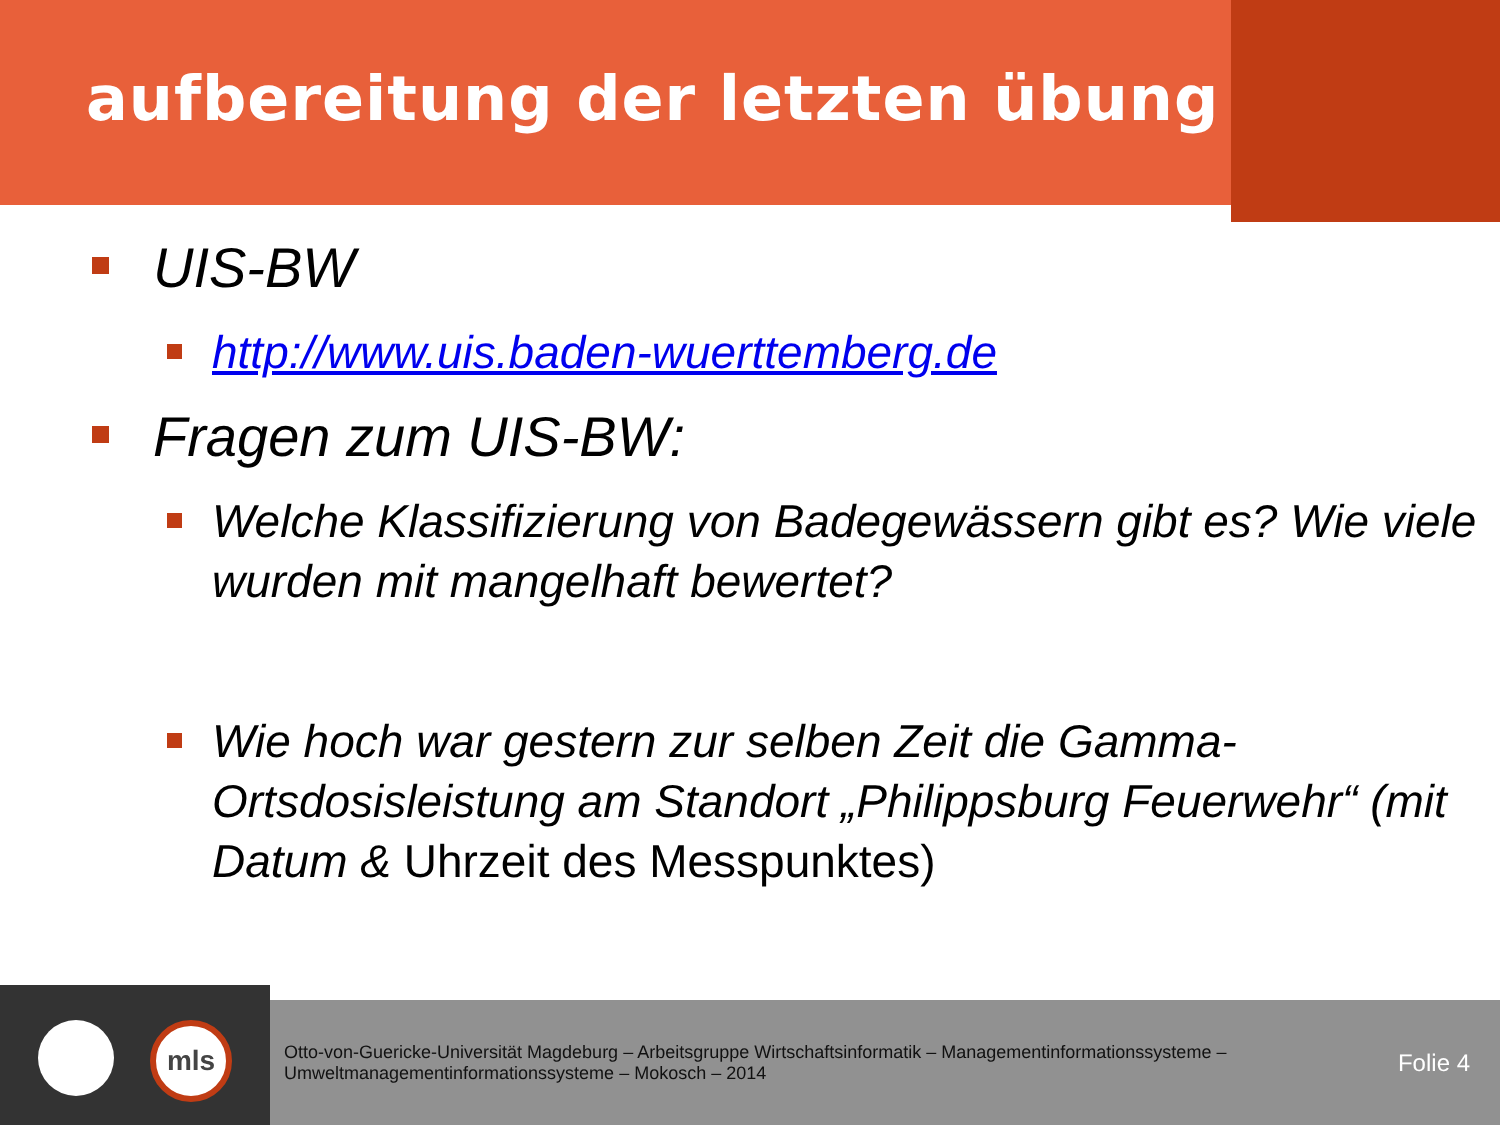aufbereitung der letzten übung
UIS-BW
http://www.uis.baden-wuerttemberg.de
Fragen zum UIS-BW:
Welche Klassifizierung von Badegewässern gibt es? Wie viele wurden mit mangelhaft bewertet?
Wie hoch war gestern zur selben Zeit die Gamma-Ortsdosisleistung am Standort „Philippsburg Feuerwehr“ (mit Datum & Uhrzeit des Messpunktes)
mls
Otto-von-Guericke-Universität Magdeburg – Arbeitsgruppe Wirtschaftsinformatik – Managementinformationssysteme – Umweltmanagementinformationssysteme – Mokosch – 2014
Folie 4